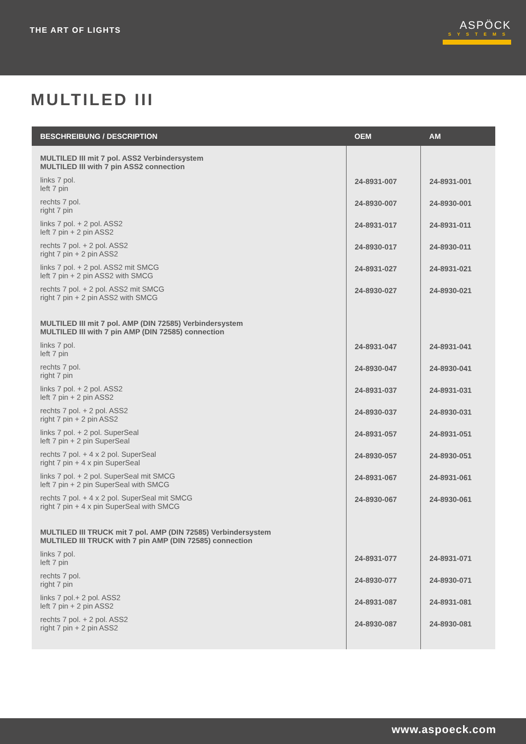THE ART OF LIGHTS
ASPÖCK
SYSTEMS
MULTILED III
| BESCHREIBUNG / DESCRIPTION | OEM | AM |
| --- | --- | --- |
| MULTILED III mit 7 pol. ASS2 Verbindersystem MULTILED III with 7 pin ASS2 connection | | |
| links 7 pol. left 7 pin | 24-8931-007 | 24-8931-001 |
| rechts 7 pol. right 7 pin | 24-8930-007 | 24-8930-001 |
| links 7 pol. + 2 pol. ASS2 left 7 pin + 2 pin ASS2 | 24-8931-017 | 24-8931-011 |
| rechts 7 pol. + 2 pol. ASS2 right 7 pin + 2 pin ASS2 | 24-8930-017 | 24-8930-011 |
| links 7 pol. + 2 pol. ASS2 mit SMCG left 7 pin + 2 pin ASS2 with SMCG | 24-8931-027 | 24-8931-021 |
| rechts 7 pol. + 2 pol. ASS2 mit SMCG right 7 pin + 2 pin ASS2 with SMCG | 24-8930-027 | 24-8930-021 |
| MULTILED III mit 7 pol. AMP (DIN 72585) Verbindersystem MULTILED III with 7 pin AMP (DIN 72585) connection | | |
| links 7 pol. left 7 pin | 24-8931-047 | 24-8931-041 |
| rechts 7 pol. right 7 pin | 24-8930-047 | 24-8930-041 |
| links 7 pol. + 2 pol. ASS2 left 7 pin + 2 pin ASS2 | 24-8931-037 | 24-8931-031 |
| rechts 7 pol. + 2 pol. ASS2 right 7 pin + 2 pin ASS2 | 24-8930-037 | 24-8930-031 |
| links 7 pol. + 2 pol. SuperSeal left 7 pin + 2 pin SuperSeal | 24-8931-057 | 24-8931-051 |
| rechts 7 pol. + 4 x 2 pol. SuperSeal right 7 pin + 4 x pin SuperSeal | 24-8930-057 | 24-8930-051 |
| links 7 pol. + 2 pol. SuperSeal mit SMCG left 7 pin + 2 pin SuperSeal with SMCG | 24-8931-067 | 24-8931-061 |
| rechts 7 pol. + 4 x 2 pol. SuperSeal mit SMCG right 7 pin + 4 x pin SuperSeal with SMCG | 24-8930-067 | 24-8930-061 |
| MULTILED III TRUCK mit 7 pol. AMP (DIN 72585) Verbindersystem MULTILED III TRUCK with 7 pin AMP (DIN 72585) connection | | |
| links 7 pol. left 7 pin | 24-8931-077 | 24-8931-071 |
| rechts 7 pol. right 7 pin | 24-8930-077 | 24-8930-071 |
| links 7 pol.+ 2 pol. ASS2 left 7 pin + 2 pin ASS2 | 24-8931-087 | 24-8931-081 |
| rechts 7 pol. + 2 pol. ASS2 right 7 pin + 2 pin ASS2 | 24-8930-087 | 24-8930-081 |
www.aspoeck.com